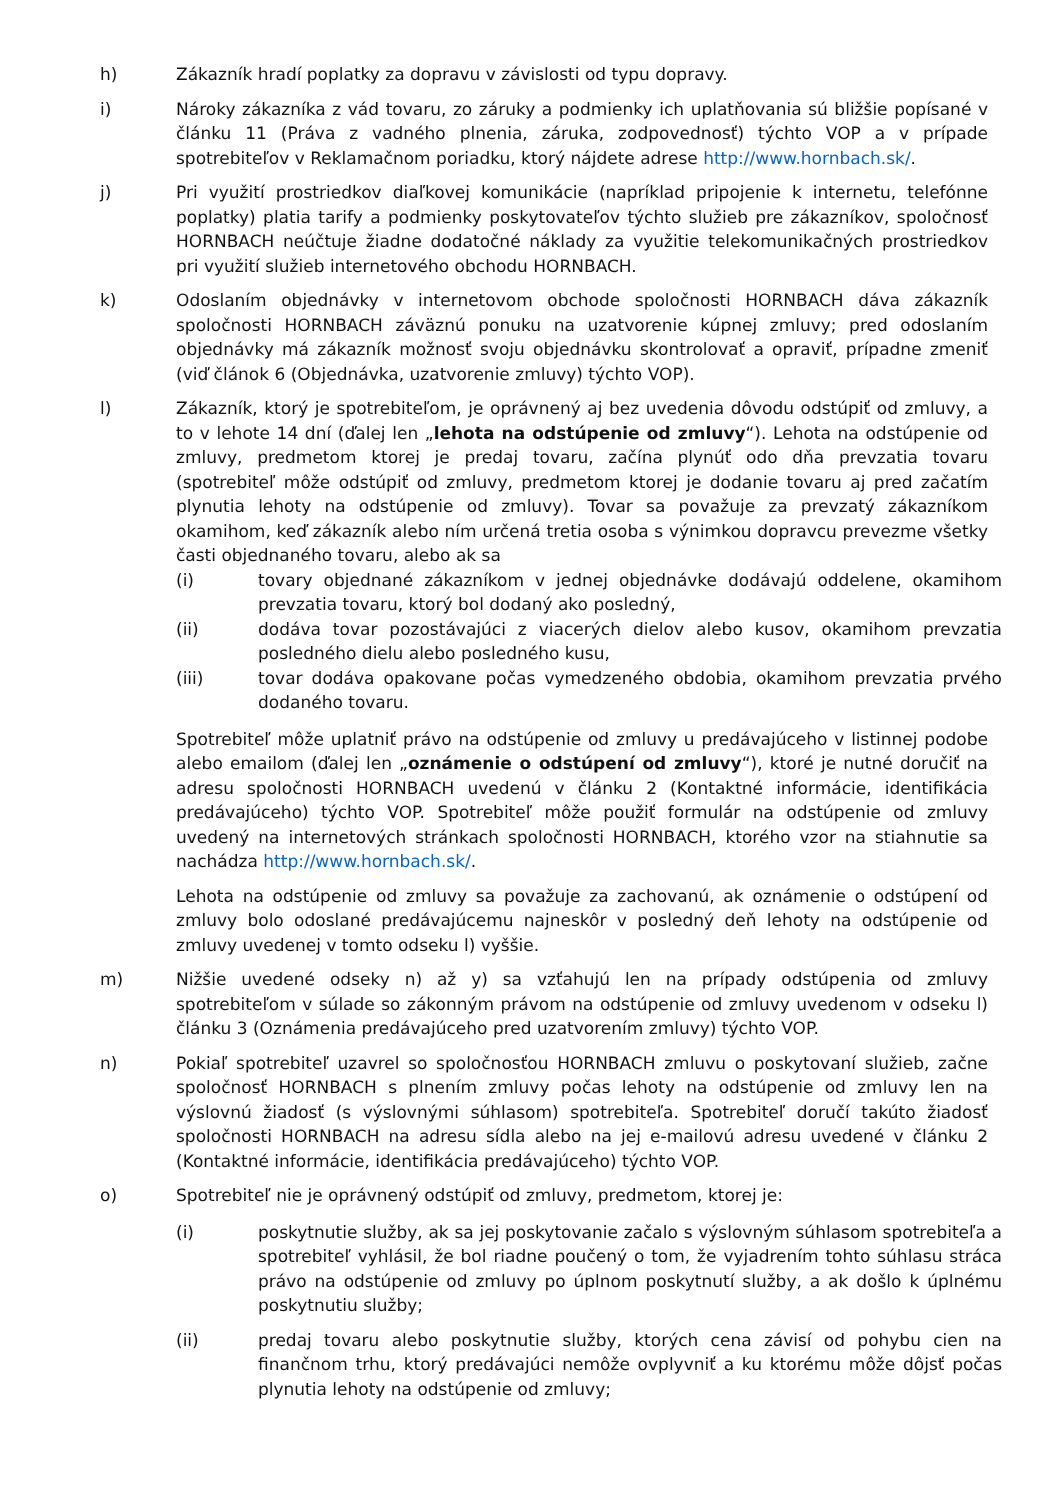h) Zákazník hradí poplatky za dopravu v závislosti od typu dopravy.
i) Nároky zákazníka z vád tovaru, zo záruky a podmienky ich uplatňovania sú bližšie popísané v článku 11 (Práva z vadného plnenia, záruka, zodpovednosť) týchto VOP a v prípade spotrebiteľov v Reklamačnom poriadku, ktorý nájdete adrese http://www.hornbach.sk/.
j) Pri využití prostriedkov diaľkovej komunikácie (napríklad pripojenie k internetu, telefónne poplatky) platia tarify a podmienky poskytovateľov týchto služieb pre zákazníkov, spoločnosť HORNBACH neúčtuje žiadne dodatočné náklady za využitie telekomunikačných prostriedkov pri využití služieb internetového obchodu HORNBACH.
k) Odoslaním objednávky v internetovom obchode spoločnosti HORNBACH dáva zákazník spoločnosti HORNBACH záväznú ponuku na uzatvorenie kúpnej zmluvy; pred odoslaním objednávky má zákazník možnosť svoju objednávku skontrolovať a opraviť, prípadne zmeniť (viď článok 6 (Objednávka, uzatvorenie zmluvy) týchto VOP).
l) Zákazník, ktorý je spotrebiteľom, je oprávnený aj bez uvedenia dôvodu odstúpiť od zmluvy, a to v lehote 14 dní (ďalej len „lehota na odstúpenie od zmluvy“). Lehota na odstúpenie od zmluvy, predmetom ktorej je predaj tovaru, začína plynúť odo dňa prevzatia tovaru (spotrebiteľ môže odstúpiť od zmluvy, predmetom ktorej je dodanie tovaru aj pred začatím plynutia lehoty na odstúpenie od zmluvy). Tovar sa považuje za prevzatý zákazníkom okamihom, keď zákazník alebo ním určená tretia osoba s výnimkou dopravcu prevezme všetky časti objednaného tovaru, alebo ak sa
(i) tovary objednané zákazníkom v jednej objednávke dodávajú oddelene, okamihom prevzatia tovaru, ktorý bol dodaný ako posledný,
(ii) dodáva tovar pozostávajúci z viacerých dielov alebo kusov, okamihom prevzatia posledného dielu alebo posledného kusu,
(iii) tovar dodáva opakovane počas vymedzeného obdobia, okamihom prevzatia prvého dodaného tovaru.
Spotrebiteľ môže uplatniť právo na odstúpenie od zmluvy u predávajúceho v listinnej podobe alebo emailom (ďalej len „oznámenie o odstúpení od zmluvy“), ktoré je nutné doručiť na adresu spoločnosti HORNBACH uvedenú v článku 2 (Kontaktné informácie, identifikácia predávajúceho) týchto VOP. Spotrebiteľ môže použiť formulár na odstúpenie od zmluvy uvedený na internetových stránkach spoločnosti HORNBACH, ktorého vzor na stiahnutie sa nachádza http://www.hornbach.sk/.
Lehota na odstúpenie od zmluvy sa považuje za zachovanú, ak oznámenie o odstúpení od zmluvy bolo odoslané predávajúcemu najneskôr v posledný deň lehoty na odstúpenie od zmluvy uvedenej v tomto odseku l) vyššie.
m) Nižšie uvedené odseky n) až y) sa vzťahujú len na prípady odstúpenia od zmluvy spotrebiteľom v súlade so zákonným právom na odstúpenie od zmluvy uvedenom v odseku l) článku 3 (Oznámenia predávajúceho pred uzatvorením zmluvy) týchto VOP.
n) Pokiaľ spotrebiteľ uzavrel so spoločnosťou HORNBACH zmluvu o poskytovaní služieb, začne spoločnosť HORNBACH s plnením zmluvy počas lehoty na odstúpenie od zmluvy len na výslovnú žiadosť (s výslovnými súhlasom) spotrebiteľa. Spotrebiteľ doručí takúto žiadosť spoločnosti HORNBACH na adresu sídla alebo na jej e-mailovú adresu uvedené v článku 2 (Kontaktné informácie, identifikácia predávajúceho) týchto VOP.
o) Spotrebiteľ nie je oprávnený odstúpiť od zmluvy, predmetom, ktorej je:
(i) poskytnutie služby, ak sa jej poskytovanie začalo s výslovným súhlasom spotrebiteľa a spotrebiteľ vyhlásil, že bol riadne poučený o tom, že vyjadrením tohto súhlasu stráca právo na odstúpenie od zmluvy po úplnom poskytnutí služby, a ak došlo k úplnému poskytnutiu služby;
(ii) predaj tovaru alebo poskytnutie služby, ktorých cena závisí od pohybu cien na finančnom trhu, ktorý predávajúci nemôže ovplyvniť a ku ktorému môže dôjsť počas plynutia lehoty na odstúpenie od zmluvy;